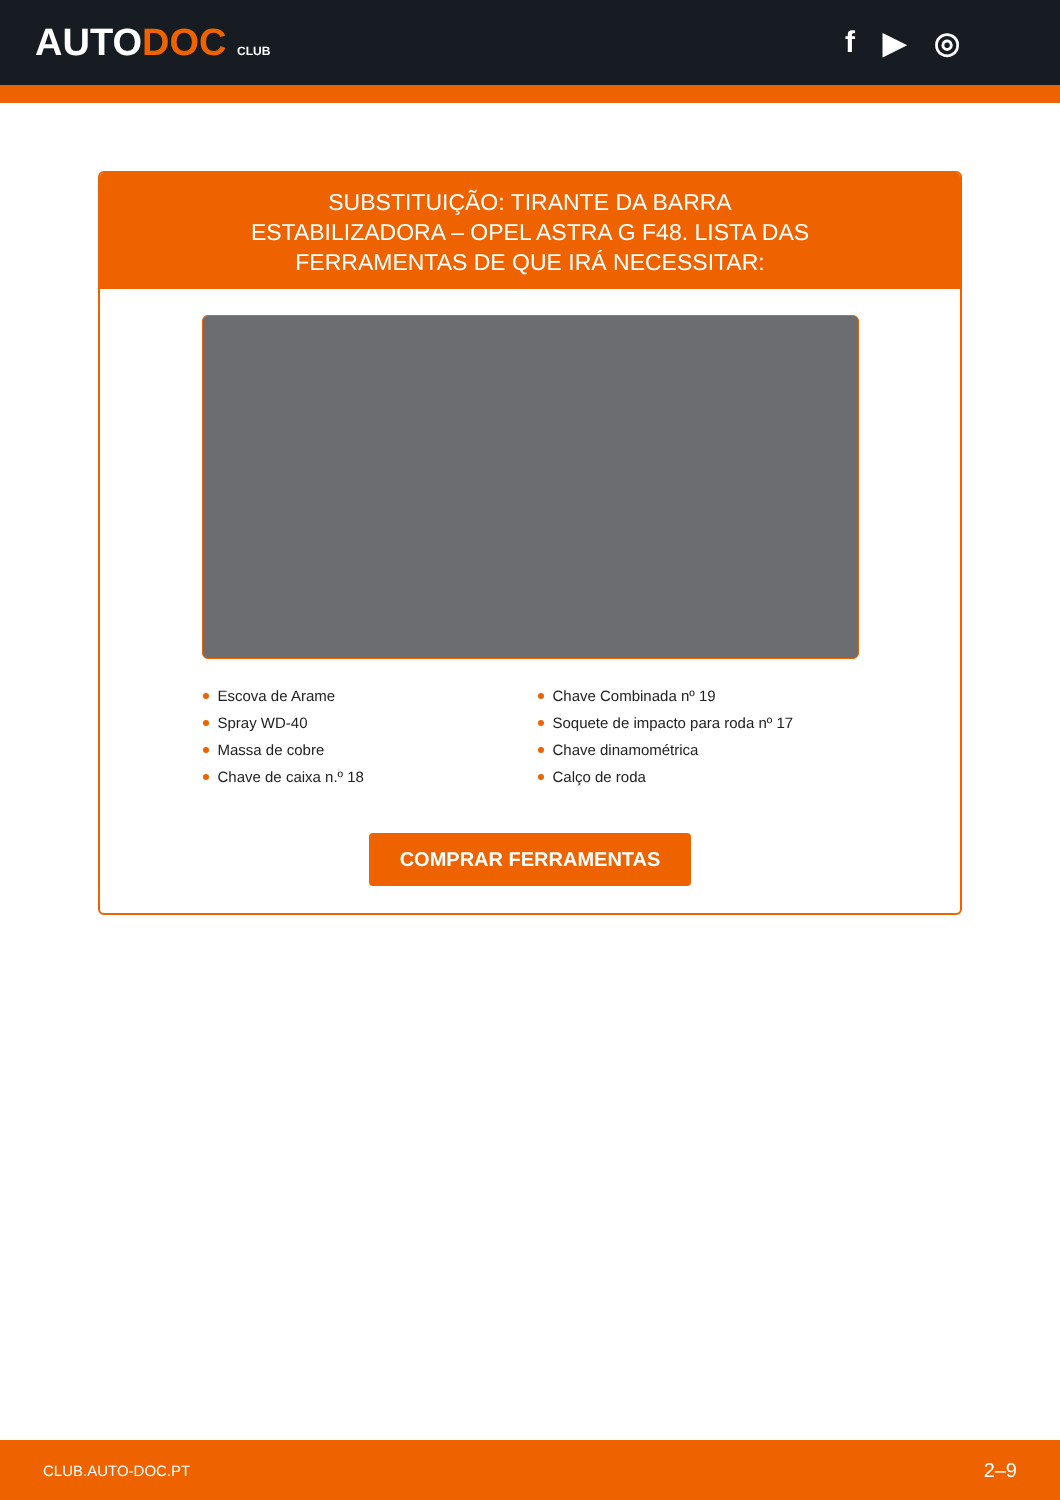AUTODOC CLUB
f ▶ ◎
SUBSTITUIÇÃO: TIRANTE DA BARRA ESTABILIZADORA – OPEL ASTRA G F48. LISTA DAS FERRAMENTAS DE QUE IRÁ NECESSITAR:
Escova de Arame
Spray WD-40
Massa de cobre
Chave de caixa n.º 18
Chave Combinada nº 19
Soquete de impacto para roda nº 17
Chave dinamométrica
Calço de roda
COMPRAR FERRAMENTAS
CLUB.AUTO-DOC.PT 2–9